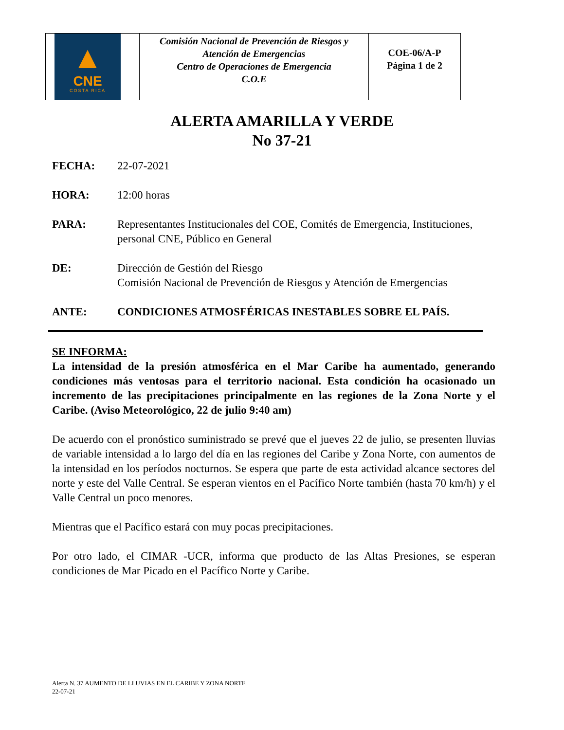| ▲ CNE COSTA RICA | Comisión Nacional de Prevención de Riesgos y Atención de Emergencias Centro de Operaciones de Emergencia C.O.E | COE-06/A-P Página 1 de 2 |
ALERTA AMARILLA Y VERDE
No 37-21
FECHA: 22-07-2021
HORA: 12:00 horas
PARA: Representantes Institucionales del COE, Comités de Emergencia, Instituciones, personal CNE, Público en General
DE: Dirección de Gestión del Riesgo
Comisión Nacional de Prevención de Riesgos y Atención de Emergencias
ANTE: CONDICIONES ATMOSFÉRICAS INESTABLES SOBRE EL PAÍS.
SE INFORMA:
La intensidad de la presión atmosférica en el Mar Caribe ha aumentado, generando condiciones más ventosas para el territorio nacional. Esta condición ha ocasionado un incremento de las precipitaciones principalmente en las regiones de la Zona Norte y el Caribe. (Aviso Meteorológico, 22 de julio 9:40 am)
De acuerdo con el pronóstico suministrado se prevé que el jueves 22 de julio, se presenten lluvias de variable intensidad a lo largo del día en las regiones del Caribe y Zona Norte, con aumentos de la intensidad en los períodos nocturnos. Se espera que parte de esta actividad alcance sectores del norte y este del Valle Central. Se esperan vientos en el Pacífico Norte también (hasta 70 km/h) y el Valle Central un poco menores.
Mientras que el Pacífico estará con muy pocas precipitaciones.
Por otro lado, el CIMAR -UCR, informa que producto de las Altas Presiones, se esperan condiciones de Mar Picado en el Pacífico Norte y Caribe.
Alerta N. 37 AUMENTO DE LLUVIAS EN EL CARIBE Y ZONA NORTE
22-07-21